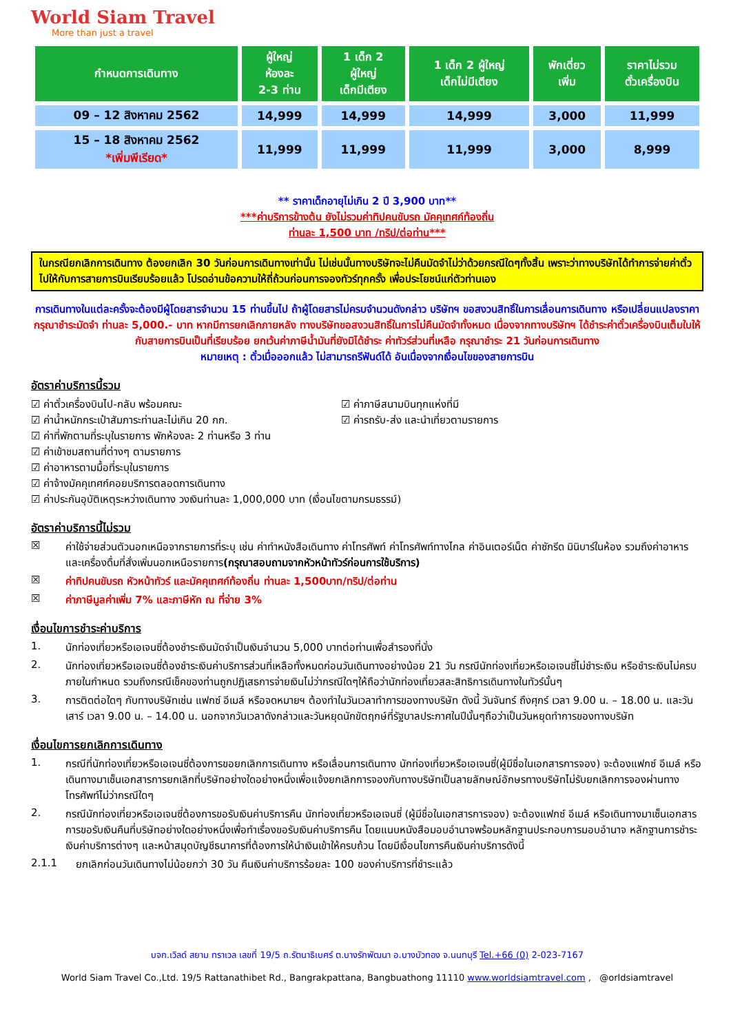World Siam Travel
More than just a travel
| กำหนดการเดินทาง | ผู้ใหญ่ ห้องละ 2-3 ท่าน | 1 เด็ก 2 ผู้ใหญ่ เด็กมีเตียง | 1 เด็ก 2 ผู้ใหญ่ เด็กไม่มีเตียง | พักเดี่ยว เพิ่ม | ราคาไม่รวม ตั๋วเครื่องบิน |
| --- | --- | --- | --- | --- | --- |
| 09 – 12 สิงหาคม 2562 | 14,999 | 14,999 | 14,999 | 3,000 | 11,999 |
| 15 – 18 สิงหาคม 2562 *เพิ่มพีเรียด* | 11,999 | 11,999 | 11,999 | 3,000 | 8,999 |
** ราคาเด็กอายุไม่เกิน 2 ปี 3,900 บาท**
***ค่าบริการข้างต้น ยังไม่รวมค่าทิปคนขับรถ มัคคุเทศก์ท้องถิ่น
ท่านละ 1,500 บาท /ทริป/ต่อท่าน***
ในกรณียกเลิกการเดินทาง ต้องยกเลิก 30 วันก่อนการเดินทางเท่านั้น ไม่เช่นนั้นทางบริษัทจะไม่คืนมัดจำไม่ว่าด้วยกรณีใดๆทั้งสิ้น เพราะว่าทางบริษัทได้ทำการจ่ายค่าตั๋วไปให้กับการสายการบินเรียบร้อยแล้ว โปรดอ่านข้อความให้ถี่ถ้วนก่อนการจองทัวร์ทุกครั้ง เพื่อประโยชน์แก่ตัวท่านเอง
การเดินทางในแต่ละครั้งจะต้องมีผู้โดยสารจำนวน 15 ท่านขึ้นไป ถ้าผู้โดยสารไม่ครบจำนวนดังกล่าว บริษัทฯ ขอสงวนสิทธิ์ในการเลื่อนการเดินทาง หรือเปลี่ยนแปลงราคา
กรุณาชำระมัดจำ ท่านละ 5,000.- บาท หากมีการยกเลิกภายหลัง ทางบริษัทขอสงวนสิทธิ์ในการไม่คืนมัดจำทั้งหมด เนื่องจากทางบริษัทฯ ได้ชำระค่าตั๋วเครื่องบินเต็มใบให้กับสายการบินเป็นที่เรียบร้อย ยกเว้นค่าภาษีน้ำมันที่ยังมิได้ชำระ ค่าทัวร์ส่วนที่เหลือ กรุณาชำระ 21 วันก่อนการเดินทาง
หมายเหตุ : ตั๋วเมื่อออกแล้ว ไม่สามารถรีฟันด์ได้ อันเนื่องจากเงื่อนไขของสายการบิน
อัตราค่าบริการนี้รวม
☑ ค่าตั๋วเครื่องบินไป-กลับ พร้อมคณะ
☑ ค่าน้ำหนักกระเป๋าสัมภาระท่านละไม่เกิน 20 กก.
☑ ค่าภาษีสนามบินทุกแห่งที่มี
☑ ค่ารถรับ-ส่ง และนำเที่ยวตามรายการ
☑ ค่าที่พักตามที่ระบุในรายการ พักห้องละ 2 ท่านหรือ 3 ท่าน
☑ ค่าเข้าชมสถานที่ต่างๆ ตามรายการ
☑ ค่าอาหารตามมื้อที่ระบุในรายการ
☑ ค่าจ้างมัคคุเทศก์คอยบริการตลอดการเดินทาง
☑ ค่าประกันอุบัติเหตุระหว่างเดินทาง วงเงินท่านละ 1,000,000 บาท (เงื่อนไขตามกรมธรรม์)
อัตราค่าบริการนี้ไม่รวม
☒ ค่าใช้จ่ายส่วนตัวนอกเหนือจากรายการที่ระบุ เช่น ค่าทำหนังสือเดินทาง ค่าโทรศัพท์ ค่าโทรศัพท์ทางไกล ค่าอินเตอร์เน็ต ค่าซักรีด มินิบาร์ในห้อง รวมถึงค่าอาหารและเครื่องดื่มที่สั่งเพิ่มนอกเหนือรายการ(กรุณาสอบถามจากหัวหน้าทัวร์ก่อนการใช้บริการ)
☒ ค่าทิปคนขับรถ หัวหน้าทัวร์ และมัคคุเทศก์ท้องถิ่น ท่านละ 1,500บาท/ทริป/ต่อท่าน
☒ ค่าภาษีมูลค่าเพิ่ม 7% และภาษีหัก ณ ที่จ่าย 3%
เงื่อนไขการชำระค่าบริการ
1. นักท่องเที่ยวหรือเอเจนซี่ต้องชำระเงินมัดจำเป็นเงินจำนวน 5,000 บาทต่อท่านเพื่อสำรองที่นั่ง
2. นักท่องเที่ยวหรือเอเจนซี่ต้องชำระเงินค่าบริการส่วนที่เหลือทั้งหมดก่อนวันเดินทางอย่างน้อย 21 วัน กรณีนักท่องเที่ยวหรือเอเจนซี่ไม่ชำระเงิน หรือชำระเงินไม่ครบภายในกำหนด รวมถึงกรณีเช็คของท่านถูกปฏิเสธการจ่ายเงินไม่ว่ากรณีใดๆให้ถือว่านักท่องเที่ยวสละสิทธิการเดินทางในทัวร์นั้นๆ
3. การติดต่อใดๆ กับทางบริษัทเช่น แฟกซ์ อีเมล์ หรือจดหมายฯ ต้องทำในวันเวลาทำการของทางบริษัท ดังนี้ วันจันทร์ ถึงศุกร์ เวลา 9.00 น. – 18.00 น. และวันเสาร์ เวลา 9.00 น. – 14.00 น. นอกจากวันเวลาดังกล่าวและวันหยุดนักขัตฤกษ์ที่รัฐบาลประกาศในปีนั้นๆถือว่าเป็นวันหยุดทำการของทางบริษัท
เงื่อนไขการยกเลิกการเดินทาง
1. กรณีที่นักท่องเที่ยวหรือเอเจนซี่ต้องการขอยกเลิกการเดินทาง หรือเลื่อนการเดินทาง นักท่องเที่ยวหรือเอเจนซี่(ผู้มีชื่อในเอกสารการจอง) จะต้องแฟกซ์ อีเมล์ หรือเดินทางมาเซ็นเอกสารการยกเลิกที่บริษัทอย่างใดอย่างหนึ่งเพื่อแจ้งยกเลิกการจองกับทางบริษัทเป็นลายลักษณ์อักษรทางบริษัทไม่รับยกเลิกการจองผ่านทางโทรศัพท์ไม่ว่ากรณีใดๆ
2. กรณีนักท่องเที่ยวหรือเอเจนซี่ต้องการขอรับเงินค่าบริการคืน นักท่องเที่ยวหรือเอเจนซี่ (ผู้มีชื่อในเอกสารการจอง) จะต้องแฟกซ์ อีเมล์ หรือเดินทางมาเซ็นเอกสารการขอรับเงินคืนที่บริษัทอย่างใดอย่างหนึ่งเพื่อทำเรื่องขอรับเงินค่าบริการคืน โดยแนบหนังสือมอบอำนาจพร้อมหลักฐานประกอบการมอบอำนาจ หลักฐานการชำระเงินค่าบริการต่างๆ และหน้าสมุดบัญชีธนาคารที่ต้องการให้นำเงินเข้าให้ครบถ้วน โดยมีเงื่อนไขการคืนเงินค่าบริการดังนี้
2.1.1 ยกเลิกก่อนวันเดินทางไม่น้อยกว่า 30 วัน คืนเงินค่าบริการร้อยละ 100 ของค่าบริการที่ชำระแล้ว
บจก.เวิลด์ สยาม ทราเวล เลขที่ 19/5 ถ.รัตนาธิเบศร์ ต.บางรักพัฒนา อ.บางบัวทอง จ.นนทบุรี Tel.+66 (0) 2-023-7167
World Siam Travel Co.,Ltd. 19/5 Rattanathibet Rd., Bangrakpattana, Bangbuathong 11110 www.worldsiamtravel.com , @orldsiamtravel